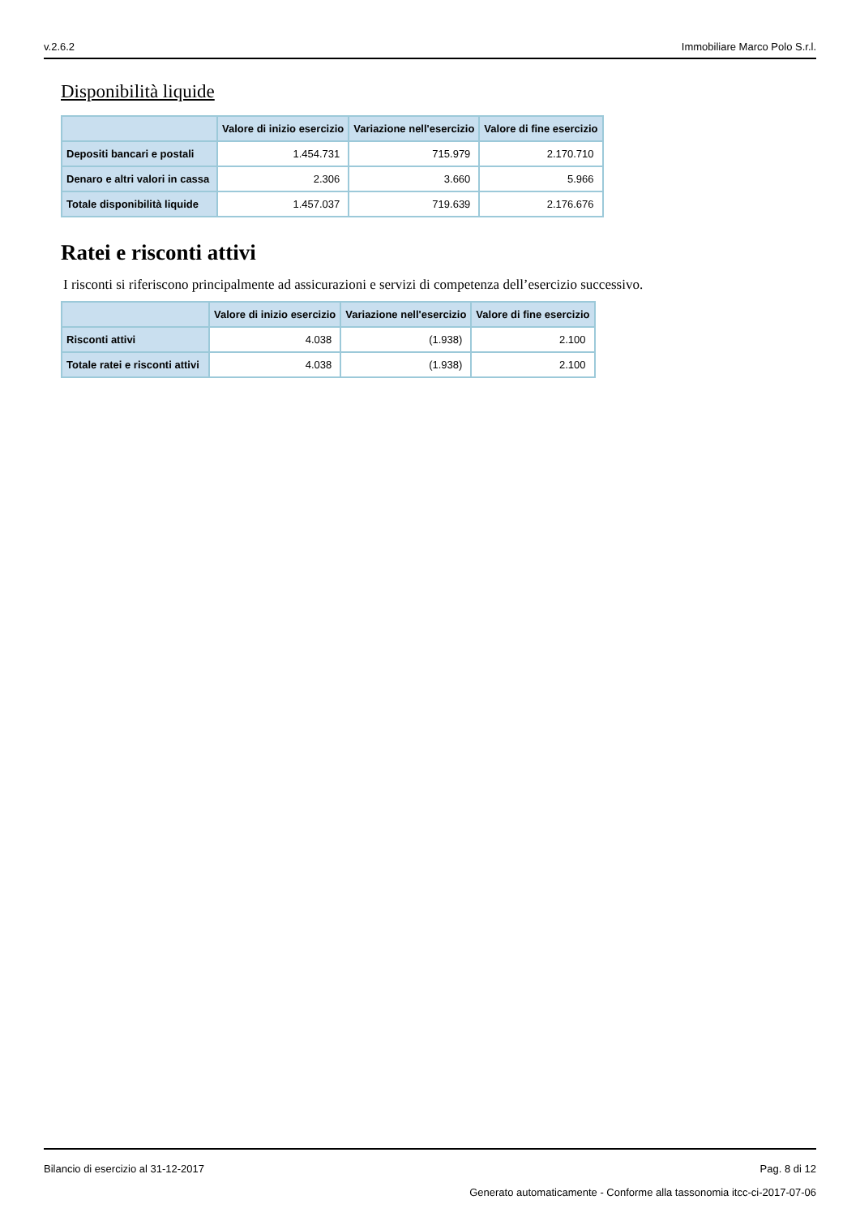v.2.6.2 Immobiliare Marco Polo S.r.l.
Disponibilità liquide
| | Valore di inizio esercizio | Variazione nell'esercizio | Valore di fine esercizio |
| --- | --- | --- | --- |
| Depositi bancari e postali | 1.454.731 | 715.979 | 2.170.710 |
| Denaro e altri valori in cassa | 2.306 | 3.660 | 5.966 |
| Totale disponibilità liquide | 1.457.037 | 719.639 | 2.176.676 |
Ratei e risconti attivi
I risconti si riferiscono principalmente ad assicurazioni e servizi di competenza dell’esercizio successivo.
| | Valore di inizio esercizio | Variazione nell'esercizio | Valore di fine esercizio |
| --- | --- | --- | --- |
| Risconti attivi | 4.038 | (1.938) | 2.100 |
| Totale ratei e risconti attivi | 4.038 | (1.938) | 2.100 |
Bilancio di esercizio al 31-12-2017 Pag. 8 di 12
Generato automaticamente - Conforme alla tassonomia itcc-ci-2017-07-06